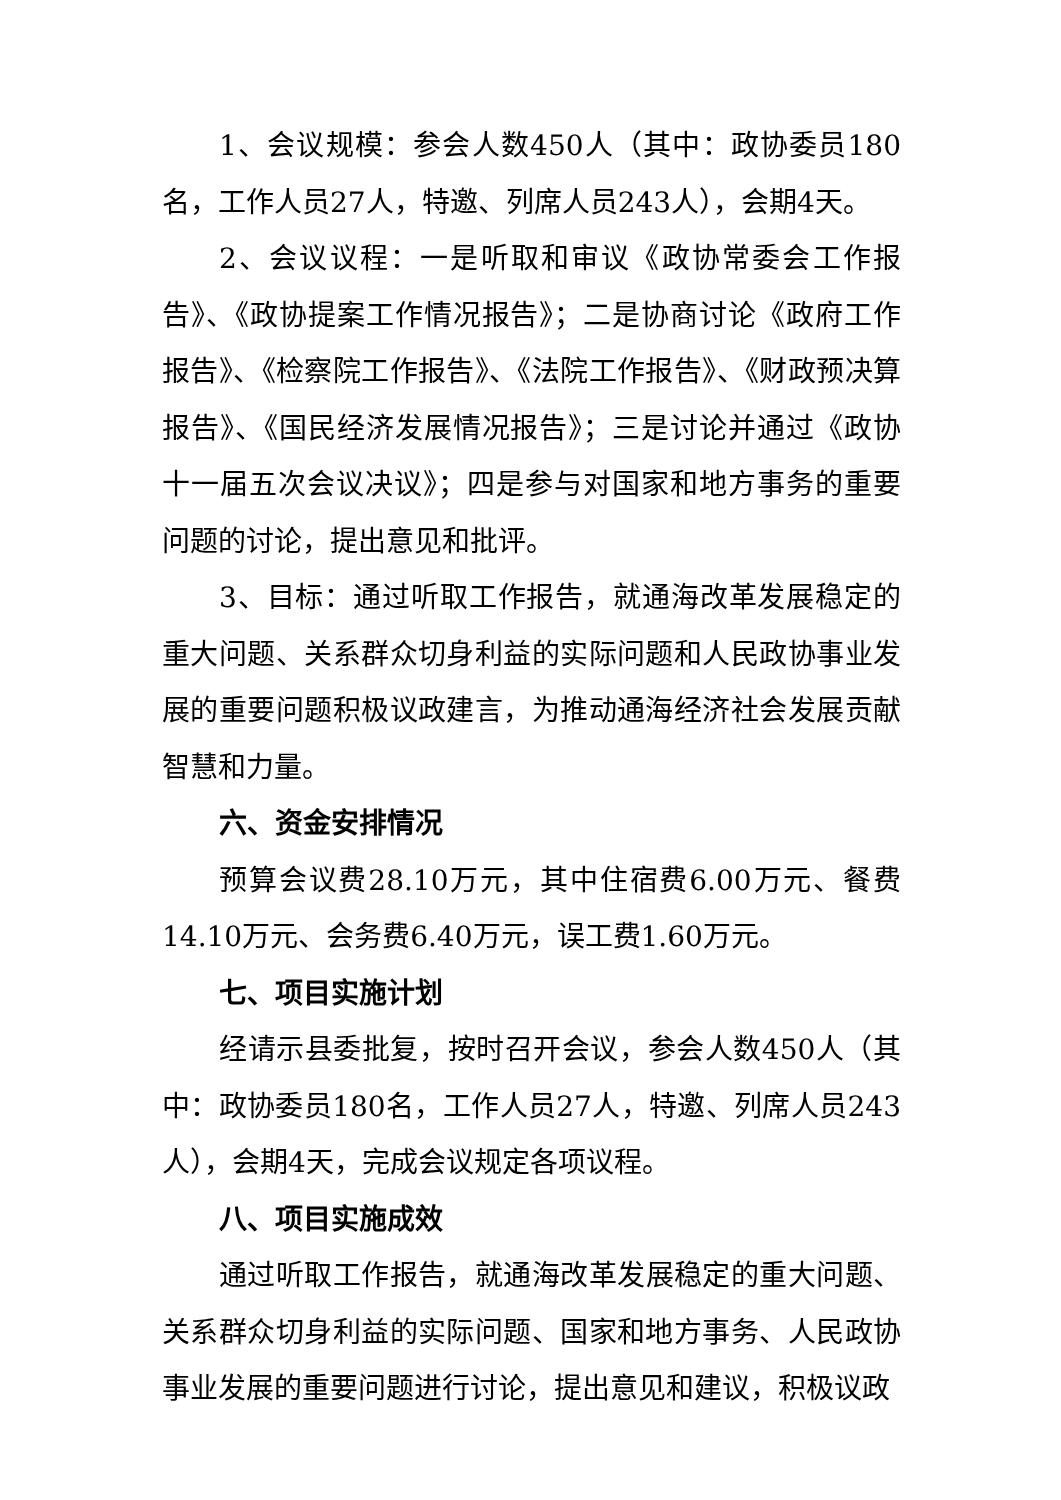1、会议规模：参会人数450人（其中：政协委员180名，工作人员27人，特邀、列席人员243人），会期4天。
2、会议议程：一是听取和审议《政协常委会工作报告》、《政协提案工作情况报告》；二是协商讨论《政府工作报告》、《检察院工作报告》、《法院工作报告》、《财政预决算报告》、《国民经济发展情况报告》；三是讨论并通过《政协十一届五次会议决议》；四是参与对国家和地方事务的重要问题的讨论，提出意见和批评。
3、目标：通过听取工作报告，就通海改革发展稳定的重大问题、关系群众切身利益的实际问题和人民政协事业发展的重要问题积极议政建言，为推动通海经济社会发展贡献智慧和力量。
六、资金安排情况
预算会议费28.10万元，其中住宿费6.00万元、餐费14.10万元、会务费6.40万元，误工费1.60万元。
七、项目实施计划
经请示县委批复，按时召开会议，参会人数450人（其中：政协委员180名，工作人员27人，特邀、列席人员243人），会期4天，完成会议规定各项议程。
八、项目实施成效
通过听取工作报告，就通海改革发展稳定的重大问题、关系群众切身利益的实际问题、国家和地方事务、人民政协事业发展的重要问题进行讨论，提出意见和建议，积极议政